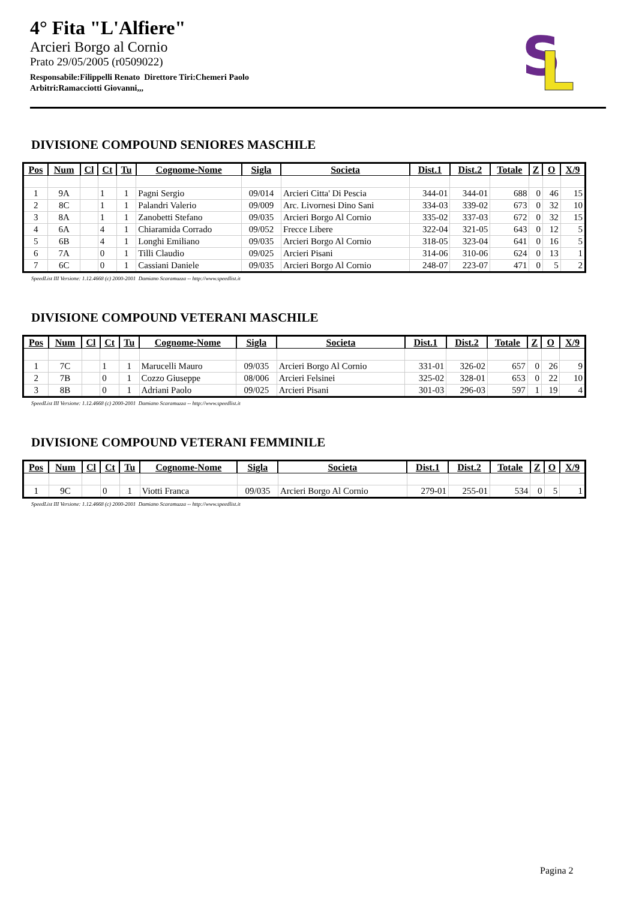4° Fita "L'Alfiere"
Arcieri Borgo al Cornio
Prato 29/05/2005 (r0509022)
Responsabile:Filippelli Renato Direttore Tiri:Chemeri Paolo
Arbitri:Ramacciotti Giovanni,,,
S
L
DIVISIONE COMPOUND SENIORES MASCHILE
| Pos | Num | Cl | Ct | Tu | Cognome-Nome | Sigla | Societa | Dist.1 | Dist.2 | Totale | Z | O | X/9 |
| --- | --- | --- | --- | --- | --- | --- | --- | --- | --- | --- | --- | --- | --- |
| 1 | 9A | | 1 | 1 | Pagni Sergio | 09/014 | Arcieri Citta' Di Pescia | 344-01 | 344-01 | 688 | 0 | 46 | 15 |
| 2 | 8C | | 1 | 1 | Palandri Valerio | 09/009 | Arc. Livornesi Dino Sani | 334-03 | 339-02 | 673 | 0 | 32 | 10 |
| 3 | 8A | | 1 | 1 | Zanobetti Stefano | 09/035 | Arcieri Borgo Al Cornio | 335-02 | 337-03 | 672 | 0 | 32 | 15 |
| 4 | 6A | | 4 | 1 | Chiaramida Corrado | 09/052 | Frecce Libere | 322-04 | 321-05 | 643 | 0 | 12 | 5 |
| 5 | 6B | | 4 | 1 | Longhi Emiliano | 09/035 | Arcieri Borgo Al Cornio | 318-05 | 323-04 | 641 | 0 | 16 | 5 |
| 6 | 7A | | 0 | 1 | Tilli Claudio | 09/025 | Arcieri Pisani | 314-06 | 310-06 | 624 | 0 | 13 | 1 |
| 7 | 6C | | 0 | 1 | Cassiani Daniele | 09/035 | Arcieri Borgo Al Cornio | 248-07 | 223-07 | 471 | 0 | 5 | 2 |
SpeedList III Versione: 1.12.4668 (c) 2000-2001 Damiano Scaramuzza -- http://www.speedlist.it
DIVISIONE COMPOUND VETERANI MASCHILE
| Pos | Num | Cl | Ct | Tu | Cognome-Nome | Sigla | Societa | Dist.1 | Dist.2 | Totale | Z | O | X/9 |
| --- | --- | --- | --- | --- | --- | --- | --- | --- | --- | --- | --- | --- | --- |
| 1 | 7C | | 1 | 1 | Marucelli Mauro | 09/035 | Arcieri Borgo Al Cornio | 331-01 | 326-02 | 657 | 0 | 26 | 9 |
| 2 | 7B | | 0 | 1 | Cozzo Giuseppe | 08/006 | Arcieri Felsinei | 325-02 | 328-01 | 653 | 0 | 22 | 10 |
| 3 | 8B | | 0 | 1 | Adriani Paolo | 09/025 | Arcieri Pisani | 301-03 | 296-03 | 597 | 1 | 19 | 4 |
SpeedList III Versione: 1.12.4668 (c) 2000-2001 Damiano Scaramuzza -- http://www.speedlist.it
DIVISIONE COMPOUND VETERANI FEMMINILE
| Pos | Num | Cl | Ct | Tu | Cognome-Nome | Sigla | Societa | Dist.1 | Dist.2 | Totale | Z | O | X/9 |
| --- | --- | --- | --- | --- | --- | --- | --- | --- | --- | --- | --- | --- | --- |
| 1 | 9C | | 0 | 1 | Viotti Franca | 09/035 | Arcieri Borgo Al Cornio | 279-01 | 255-01 | 534 | 0 | 5 | 1 |
SpeedList III Versione: 1.12.4668 (c) 2000-2001 Damiano Scaramuzza -- http://www.speedlist.it
Pagina 2